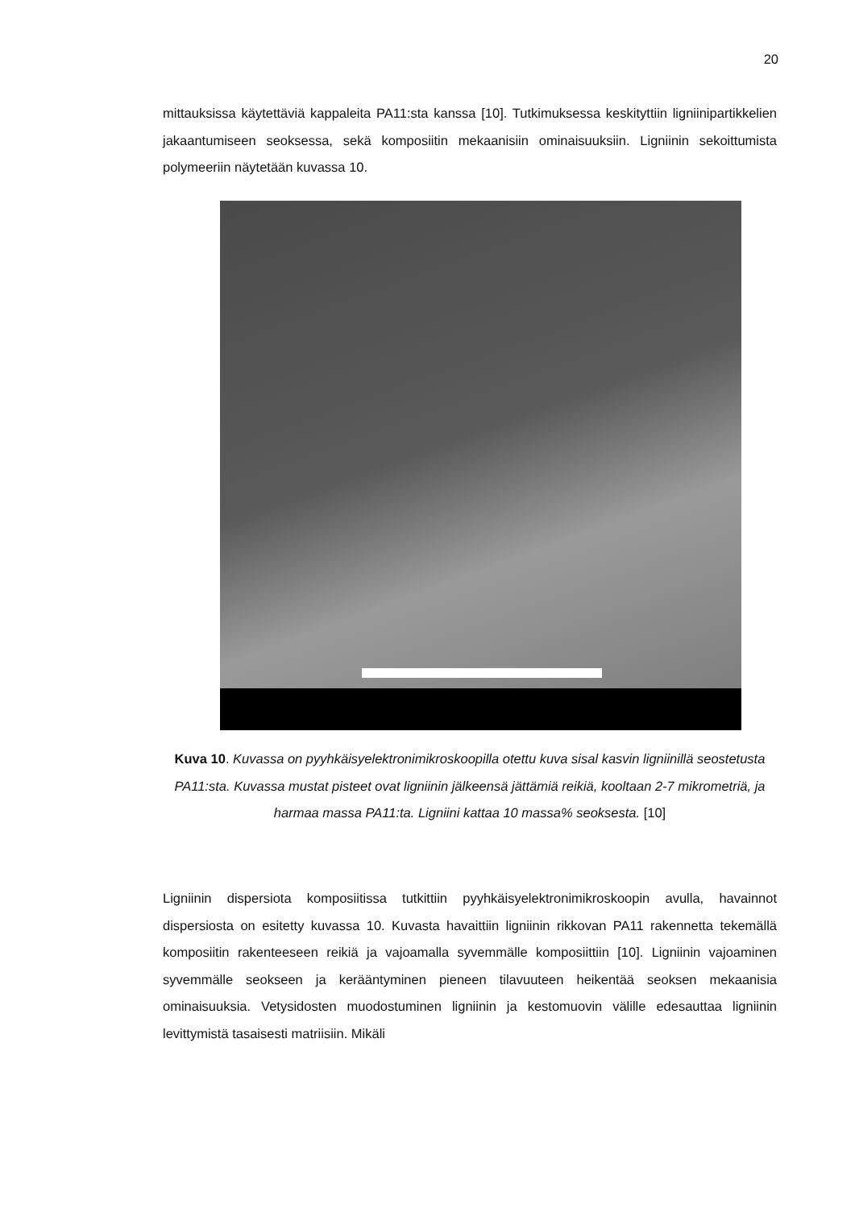20
mittauksissa käytettäviä kappaleita PA11:sta kanssa [10]. Tutkimuksessa keskityttiin ligniinipartikkelien jakaantumiseen seoksessa, sekä komposiitin mekaanisiin ominaisuuksiin. Ligniinin sekoittumista polymeeriin näytetään kuvassa 10.
Kuva 10. Kuvassa on pyyhkäisyelektronimikroskoopilla otettu kuva sisal kasvin ligniinillä seostetusta PA11:sta. Kuvassa mustat pisteet ovat ligniinin jälkeensä jättämiä reikiä, kooltaan 2-7 mikrometriä, ja harmaa massa PA11:ta. Ligniini kattaa 10 massa% seoksesta. [10]
Ligniinin dispersiota komposiitissa tutkittiin pyyhkäisyelektronimikroskoopin avulla, havainnot dispersiosta on esitetty kuvassa 10. Kuvasta havaittiin ligniinin rikkovan PA11 rakennetta tekemällä komposiitin rakenteeseen reikiä ja vajoamalla syvemmälle komposiittiin [10]. Ligniinin vajoaminen syvemmälle seokseen ja kerääntyminen pieneen tilavuuteen heikentää seoksen mekaanisia ominaisuuksia. Vetysidosten muodostuminen ligniinin ja kestomuovin välille edesauttaa ligniinin levittymistä tasaisesti matriisiin. Mikäli